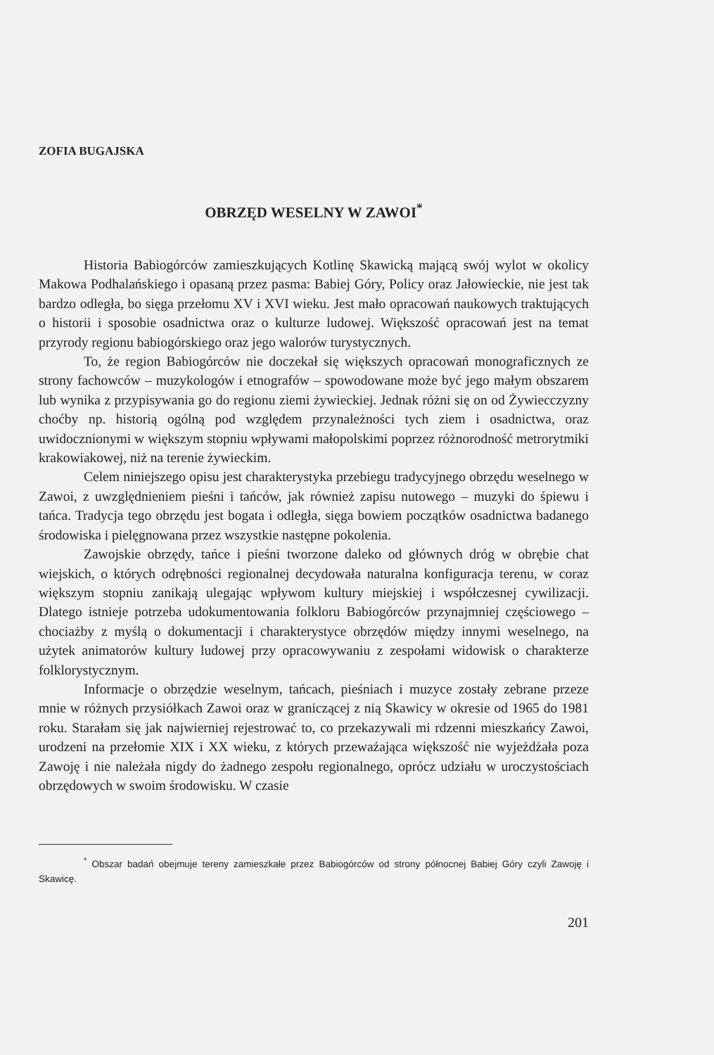ZOFIA BUGAJSKA
OBRZĘD WESELNY W ZAWOI<sup>*</sup>
Historia Babiogórców zamieszkujących Kotlinę Skawicką mającą swój wylot w okolicy Makowa Podhalańskiego i opasaną przez pasma: Babiej Góry, Policy oraz Jałowieckie, nie jest tak bardzo odległa, bo sięga przełomu XV i XVI wieku. Jest mało opracowań naukowych traktujących o historii i sposobie osadnictwa oraz o kulturze ludowej. Większość opracowań jest na temat przyrody regionu babiogórskiego oraz jego walorów turystycznych.
To, że region Babiogórców nie doczekał się większych opracowań monograficznych ze strony fachowców – muzykologów i etnografów – spowodowane może być jego małym obszarem lub wynika z przypisywania go do regionu ziemi żywieckiej. Jednak różni się on od Żywiecczyzny choćby np. historią ogólną pod względem przynależności tych ziem i osadnictwa, oraz uwidocznionymi w większym stopniu wpływami małopolskimi poprzez różnorodność metrorytmiki krakowiakowej, niż na terenie żywieckim.
Celem niniejszego opisu jest charakterystyka przebiegu tradycyjnego obrzędu weselnego w Zawoi, z uwzględnieniem pieśni i tańców, jak również zapisu nutowego – muzyki do śpiewu i tańca. Tradycja tego obrzędu jest bogata i odległa, sięga bowiem początków osadnictwa badanego środowiska i pielęgnowana przez wszystkie następne pokolenia.
Zawojskie obrzędy, tańce i pieśni tworzone daleko od głównych dróg w obrębie chat wiejskich, o których odrębności regionalnej decydowała naturalna konfiguracja terenu, w coraz większym stopniu zanikają ulegając wpływom kultury miejskiej i współczesnej cywilizacji. Dlatego istnieje potrzeba udokumentowania folkloru Babiogórców przynajmniej częściowego – chociażby z myślą o dokumentacji i charakterystyce obrzędów między innymi weselnego, na użytek animatorów kultury ludowej przy opracowywaniu z zespołami widowisk o charakterze folklorystycznym.
Informacje o obrzędzie weselnym, tańcach, pieśniach i muzyce zostały zebrane przeze mnie w różnych przysiółkach Zawoi oraz w graniczącej z nią Skawicy w okresie od 1965 do 1981 roku. Starałam się jak najwierniej rejestrować to, co przekazywali mi rdzenni mieszkańcy Zawoi, urodzeni na przełomie XIX i XX wieku, z których przeważająca większość nie wyjeżdżała poza Zawoję i nie należała nigdy do żadnego zespołu regionalnego, oprócz udziału w uroczystościach obrzędowych w swoim środowisku. W czasie
<sup>*</sup> Obszar badań obejmuje tereny zamieszkałe przez Babiogórców od strony północnej Babiej Góry czyli Zawoję i Skawicę.
201